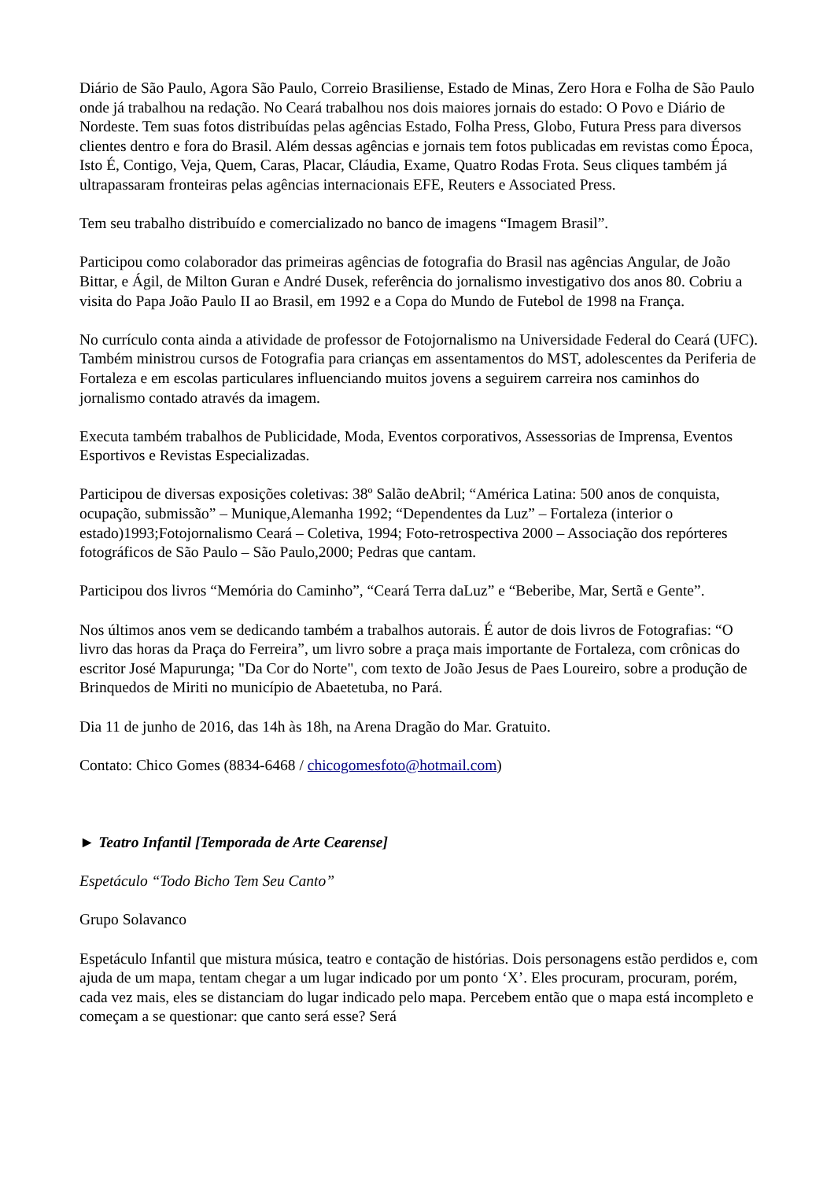Diário de São Paulo, Agora São Paulo, Correio Brasiliense, Estado de Minas, Zero Hora e Folha de São Paulo onde já trabalhou na redação. No Ceará trabalhou nos dois maiores jornais do estado: O Povo e Diário de Nordeste. Tem suas fotos distribuídas pelas agências Estado, Folha Press, Globo, Futura Press para diversos clientes dentro e fora do Brasil. Além dessas agências e jornais tem fotos publicadas em revistas como Época, Isto É, Contigo, Veja, Quem, Caras, Placar, Cláudia, Exame, Quatro Rodas Frota. Seus cliques também já ultrapassaram fronteiras pelas agências internacionais EFE, Reuters e Associated Press.
Tem seu trabalho distribuído e comercializado no banco de imagens “Imagem Brasil”.
Participou como colaborador das primeiras agências de fotografia do Brasil nas agências Angular, de João Bittar, e Ágil, de Milton Guran e André Dusek, referência do jornalismo investigativo dos anos 80. Cobriu a visita do Papa João Paulo II ao Brasil, em 1992 e a Copa do Mundo de Futebol de 1998 na França.
No currículo conta ainda a atividade de professor de Fotojornalismo na Universidade Federal do Ceará (UFC). Também ministrou cursos de Fotografia para crianças em assentamentos do MST, adolescentes da Periferia de Fortaleza e em escolas particulares influenciando muitos jovens a seguirem carreira nos caminhos do jornalismo contado através da imagem.
Executa também trabalhos de Publicidade, Moda, Eventos corporativos, Assessorias de Imprensa, Eventos Esportivos e Revistas Especializadas.
Participou de diversas exposições coletivas: 38º Salão deAbril; “América Latina: 500 anos de conquista, ocupação, submissão” – Munique,Alemanha 1992; “Dependentes da Luz” – Fortaleza (interior o estado)1993;Fotojornalismo Ceará – Coletiva, 1994; Foto-retrospectiva 2000 – Associação dos repórteres fotográficos de São Paulo – São Paulo,2000; Pedras que cantam.
Participou dos livros “Memória do Caminho”, “Ceará Terra daLuz” e “Beberibe, Mar, Sertã e Gente”.
Nos últimos anos vem se dedicando também a trabalhos autorais. É autor de dois livros de Fotografias: “O livro das horas da Praça do Ferreira”, um livro sobre a praça mais importante de Fortaleza, com crônicas do escritor José Mapurunga; "Da Cor do Norte", com texto de João Jesus de Paes Loureiro, sobre a produção de Brinquedos de Miriti no município de Abaetetuba, no Pará.
Dia 11 de junho de 2016, das 14h às 18h, na Arena Dragão do Mar. Gratuito.
Contato: Chico Gomes (8834-6468 / chicogomesfoto@hotmail.com)
► Teatro Infantil [Temporada de Arte Cearense]
Espetáculo “Todo Bicho Tem Seu Canto”
Grupo Solavanco
Espetáculo Infantil que mistura música, teatro e contação de histórias. Dois personagens estão perdidos e, com ajuda de um mapa, tentam chegar a um lugar indicado por um ponto ‘X’. Eles procuram, procuram, porém, cada vez mais, eles se distanciam do lugar indicado pelo mapa. Percebem então que o mapa está incompleto e começam a se questionar: que canto será esse? Será